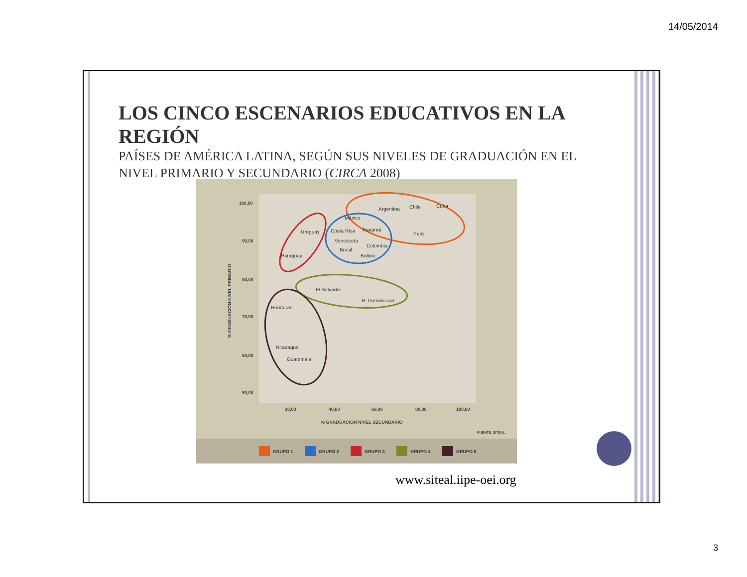14/05/2014
LOS CINCO ESCENARIOS EDUCATIVOS EN LA REGIÓN
PAÍSES DE AMÉRICA LATINA, SEGÚN SUS NIVELES DE GRADUACIÓN EN EL NIVEL PRIMARIO Y SECUNDARIO (CIRCA 2008)
100,00
90,00
80,00
70,00
60,00
50,00
20,00
40,00
60,00
80,00
100,00
% GRADUACIÓN NIVEL SECUNDARIO
% GRADUACIÓN NIVEL PRIMARIO
FUENTE: SITEAL.
Argentina
Chile
Cuba
Perú
México
Costa Rica
Panamá
Venezuela
Colombia
Brasil
Bolivia
Uruguay
Paraguay
El Salvador
R. Dominicana
Honduras
Nicaragua
Guatemala
GRUPO 1
GRUPO 2
GRUPO 3
GRUPO 4
GRUPO 5
www.siteal.iipe-oei.org
3